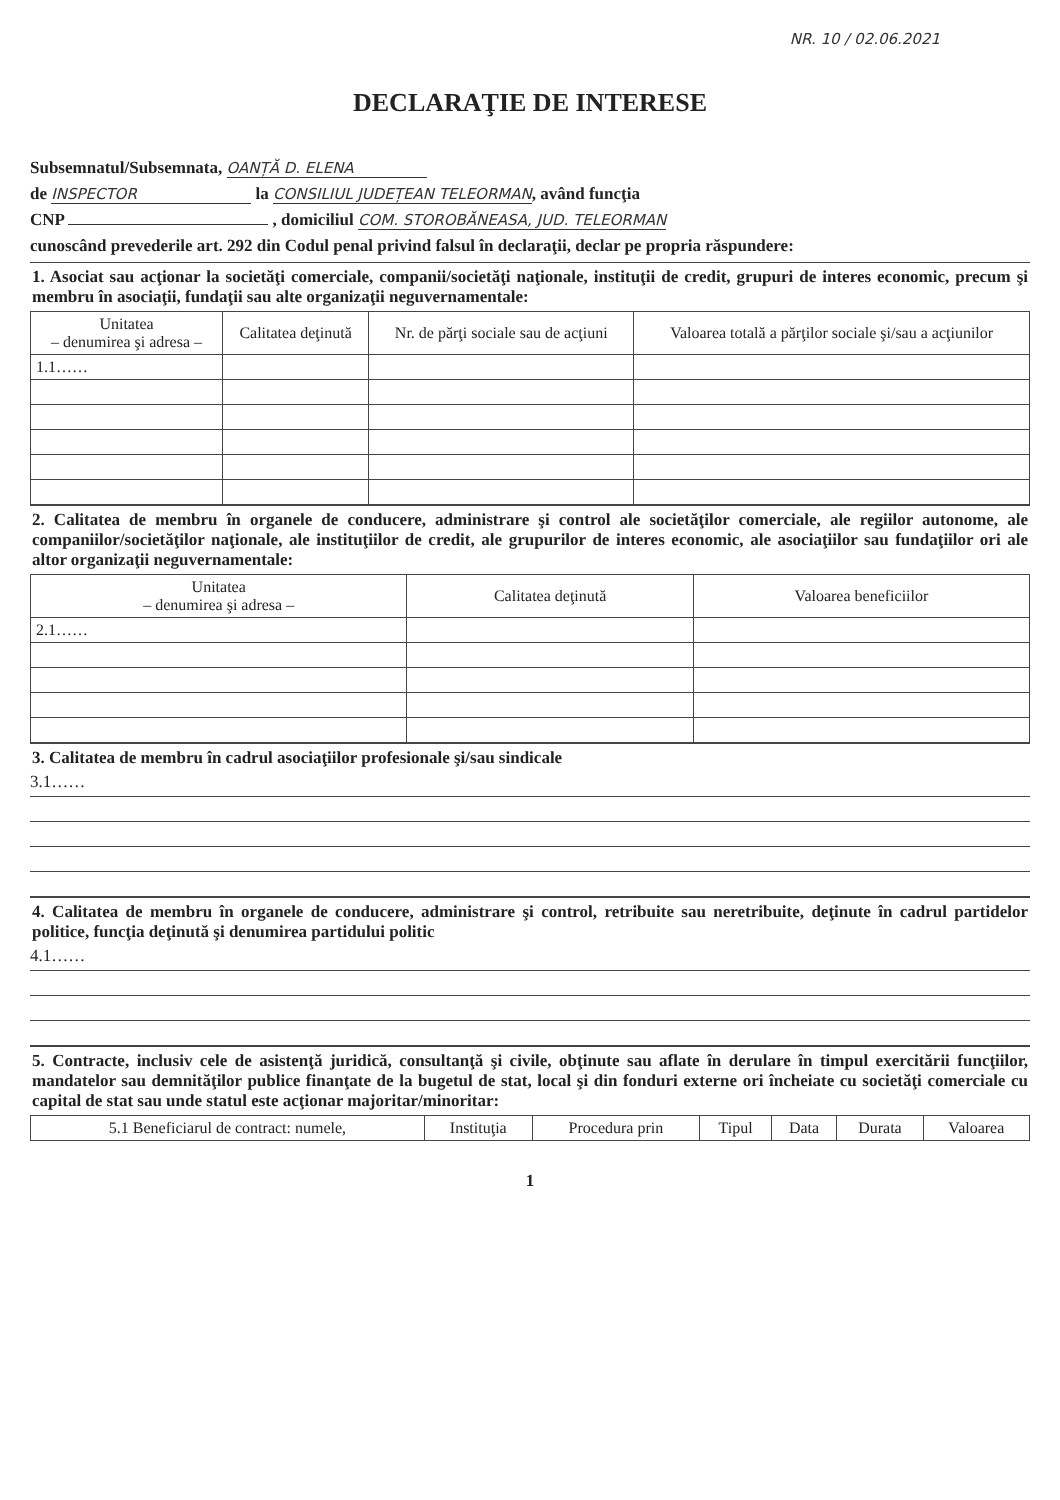NR. 10 / 02.06.2021
DECLARAŢIE DE INTERESE
Subsemnatul/Subsemnata, OANȚĂ D. ELENA
de INSPECTOR la CONSILIUL JUDEȚEAN TELEORMAN, având funcţia
CNP , domiciliul COM. STOROBĂNEASA, JUD. TELEORMAN
cunoscând prevederile art. 292 din Codul penal privind falsul în declaraţii, declar pe propria răspundere:
1. Asociat sau acţionar la societăţi comerciale, companii/societăţi naţionale, instituţii de credit, grupuri de interes economic, precum şi membru în asociaţii, fundaţii sau alte organizaţii neguvernamentale:
| Unitatea – denumirea şi adresa – | Calitatea deţinută | Nr. de părţi sociale sau de acţiuni | Valoarea totală a părţilor sociale şi/sau a acţiunilor |
| --- | --- | --- | --- |
| 1.1…… | | | |
2. Calitatea de membru în organele de conducere, administrare şi control ale societăţilor comerciale, ale regiilor autonome, ale companiilor/societăţilor naţionale, ale instituţiilor de credit, ale grupurilor de interes economic, ale asociaţiilor sau fundaţiilor ori ale altor organizaţii neguvernamentale:
| Unitatea – denumirea şi adresa – | Calitatea deţinută | Valoarea beneficiilor |
| --- | --- | --- |
| 2.1…… | | |
3. Calitatea de membru în cadrul asociaţiilor profesionale şi/sau sindicale
3.1……
4. Calitatea de membru în organele de conducere, administrare şi control, retribuite sau neretribuite, deţinute în cadrul partidelor politice, funcţia deţinută şi denumirea partidului politic
4.1……
5. Contracte, inclusiv cele de asistenţă juridică, consultanţă şi civile, obţinute sau aflate în derulare în timpul exercitării funcţiilor, mandatelor sau demnităţilor publice finanţate de la bugetul de stat, local şi din fonduri externe ori încheiate cu societăţi comerciale cu capital de stat sau unde statul este acţionar majoritar/minoritar:
| 5.1 Beneficiarul de contract: numele, | Instituţia | Procedura prin | Tipul | Data | Durata | Valoarea |
| --- | --- | --- | --- | --- | --- | --- |
1